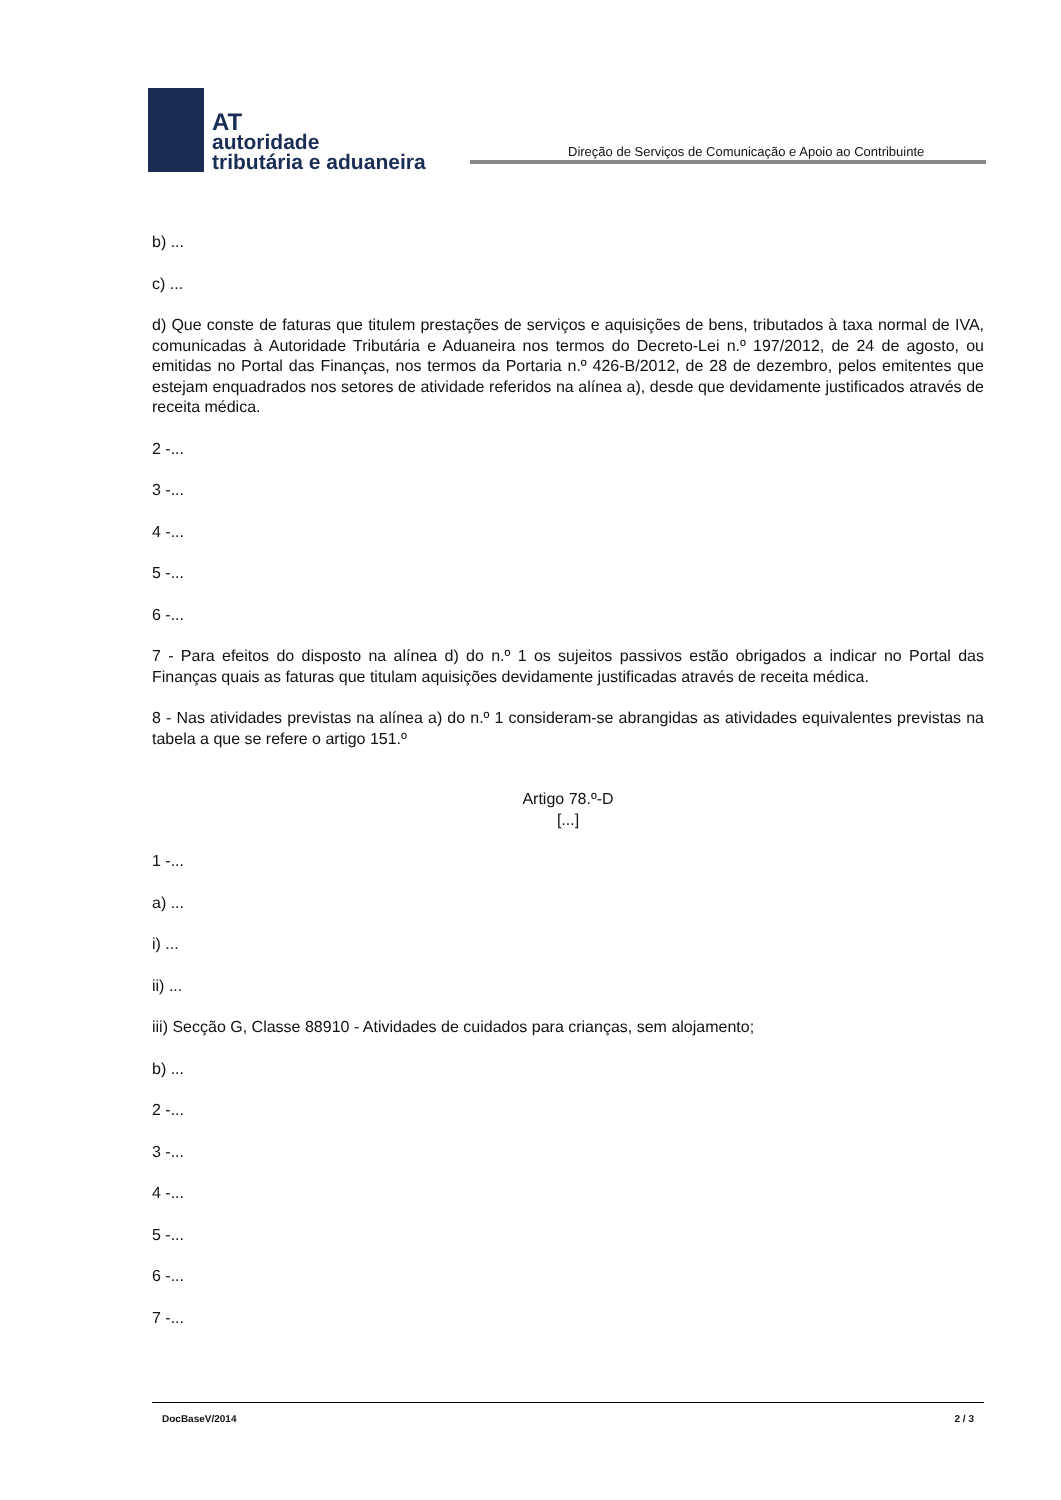AT
autoridade
tributária e aduaneira
Direção de Serviços de Comunicação e Apoio ao Contribuinte
b) ...
c) ...
d) Que conste de faturas que titulem prestações de serviços e aquisições de bens, tributados à taxa normal de IVA, comunicadas à Autoridade Tributária e Aduaneira nos termos do Decreto-Lei n.º 197/2012, de 24 de agosto, ou emitidas no Portal das Finanças, nos termos da Portaria n.º 426-B/2012, de 28 de dezembro, pelos emitentes que estejam enquadrados nos setores de atividade referidos na alínea a), desde que devidamente justificados através de receita médica.
2 -...
3 -...
4 -...
5 -...
6 -...
7 - Para efeitos do disposto na alínea d) do n.º 1 os sujeitos passivos estão obrigados a indicar no Portal das Finanças quais as faturas que titulam aquisições devidamente justificadas através de receita médica.
8 - Nas atividades previstas na alínea a) do n.º 1 consideram-se abrangidas as atividades equivalentes previstas na tabela a que se refere o artigo 151.º
Artigo 78.º-D
[...]
1 -...
a) ...
i) ...
ii) ...
iii) Secção G, Classe 88910 - Atividades de cuidados para crianças, sem alojamento;
b) ...
2 -...
3 -...
4 -...
5 -...
6 -...
7 -...
DocBaseV/2014 2 / 3